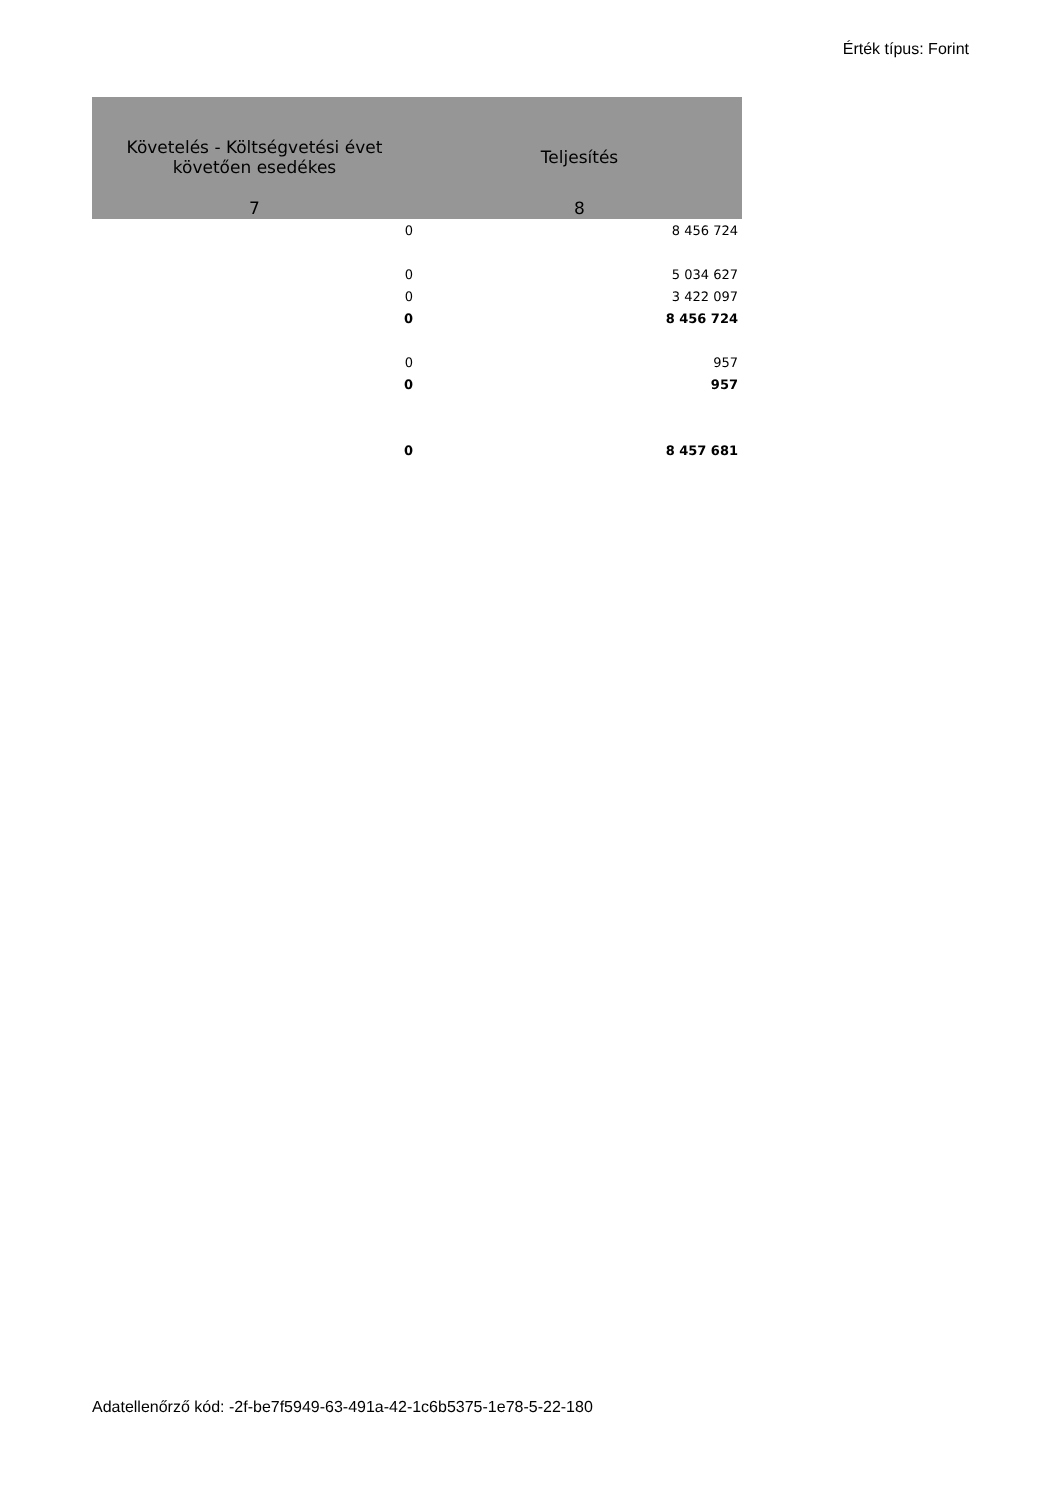Érték típus: Forint
| Követelés - Költségvetési évet követően esedékes | Teljesítés |
| --- | --- |
| 7 | 8 |
| 0 | 8 456 724 |
| 0 | 5 034 627 |
| 0 | 3 422 097 |
| 0 | 8 456 724 |
| 0 | 957 |
| 0 | 957 |
| 0 | 8 457 681 |
Adatellenőrző kód: -2f-be7f5949-63-491a-42-1c6b5375-1e78-5-22-180